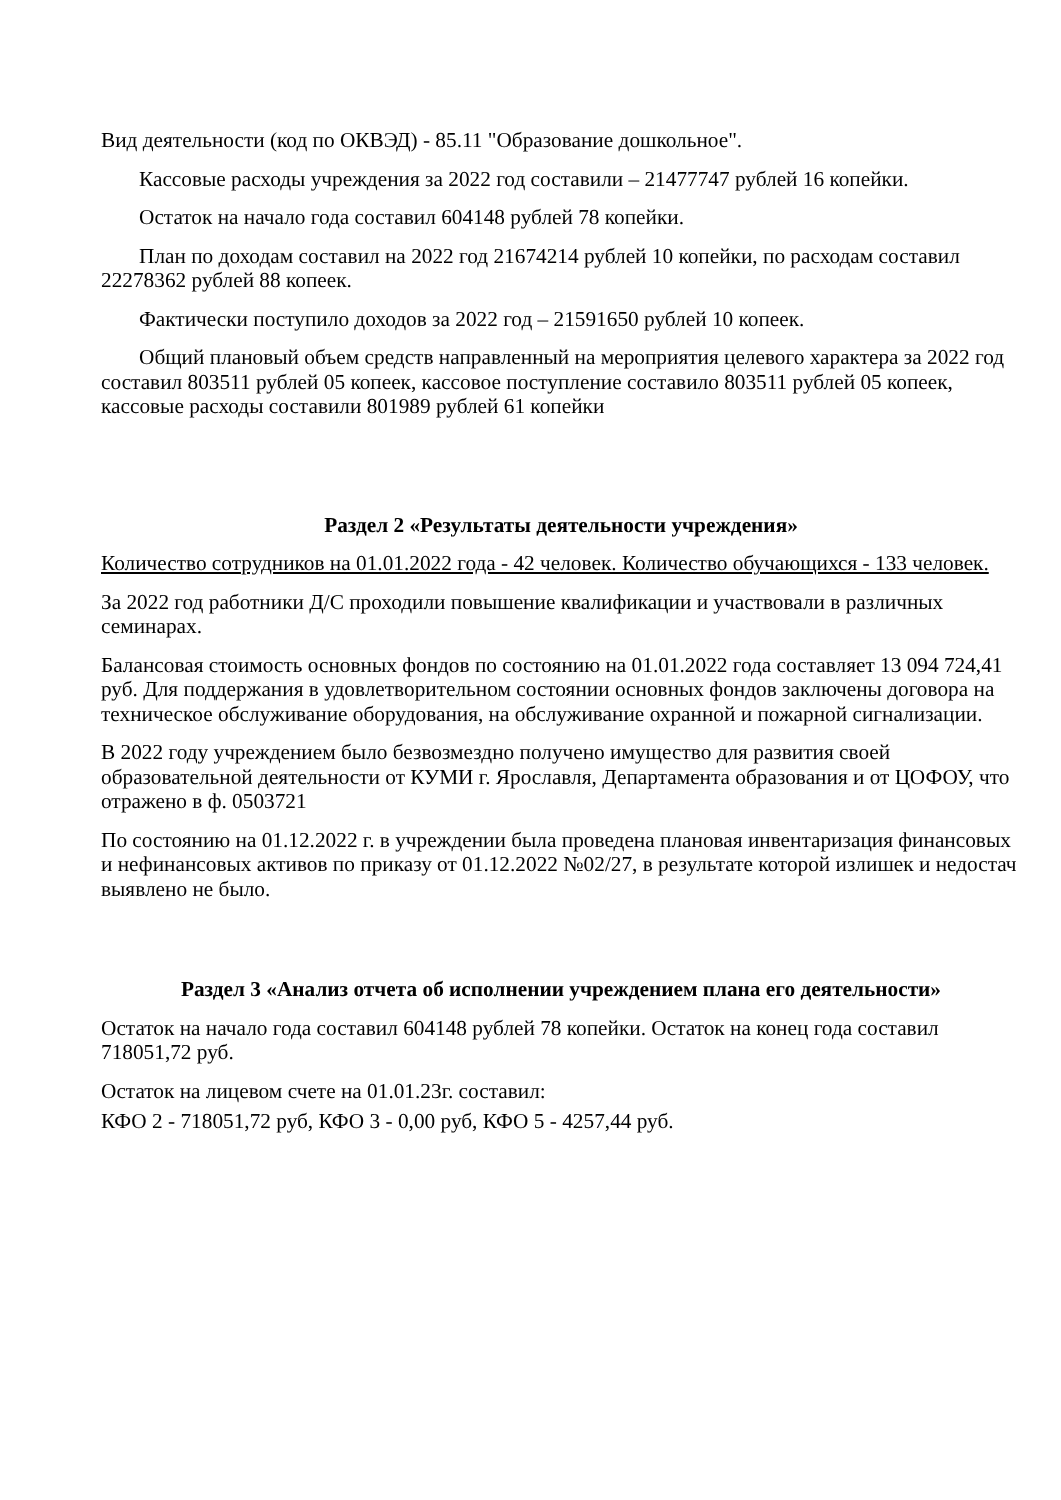Вид деятельности (код по ОКВЭД) - 85.11 "Образование дошкольное".
Кассовые расходы учреждения за 2022 год составили – 21477747 рублей 16 копейки.
Остаток на начало года составил 604148 рублей 78 копейки.
План по доходам составил на 2022 год 21674214 рублей 10 копейки, по расходам составил 22278362 рублей 88 копеек.
Фактически поступило доходов за 2022 год – 21591650 рублей 10 копеек.
Общий плановый объем средств направленный на мероприятия целевого характера за 2022 год составил 803511 рублей 05 копеек, кассовое поступление составило 803511 рублей 05 копеек, кассовые расходы составили 801989 рублей 61 копейки
Раздел 2 «Результаты деятельности учреждения»
Количество сотрудников на 01.01.2022 года - 42 человек. Количество обучающихся - 133 человек.
За 2022 год работники Д/С проходили повышение квалификации и участвовали в различных семинарах.
Балансовая стоимость основных фондов по состоянию на 01.01.2022 года составляет 13 094 724,41 руб. Для поддержания в удовлетворительном состоянии основных фондов заключены договора на техническое обслуживание оборудования, на обслуживание охранной и пожарной сигнализации.
В 2022 году учреждением было безвозмездно получено имущество для развития своей образовательной деятельности от КУМИ г. Ярославля, Департамента образования и от ЦОФОУ, что отражено в ф. 0503721
По состоянию на 01.12.2022 г. в учреждении была проведена плановая инвентаризация финансовых и нефинансовых активов по приказу от 01.12.2022 №02/27, в результате которой излишек и недостач выявлено не было.
Раздел 3 «Анализ отчета об исполнении учреждением плана его деятельности»
Остаток на начало года составил 604148 рублей 78 копейки. Остаток на конец года составил 718051,72 руб.
Остаток на лицевом счете на 01.01.23г. составил:
КФО 2 - 718051,72 руб, КФО 3 - 0,00 руб, КФО 5 - 4257,44 руб.